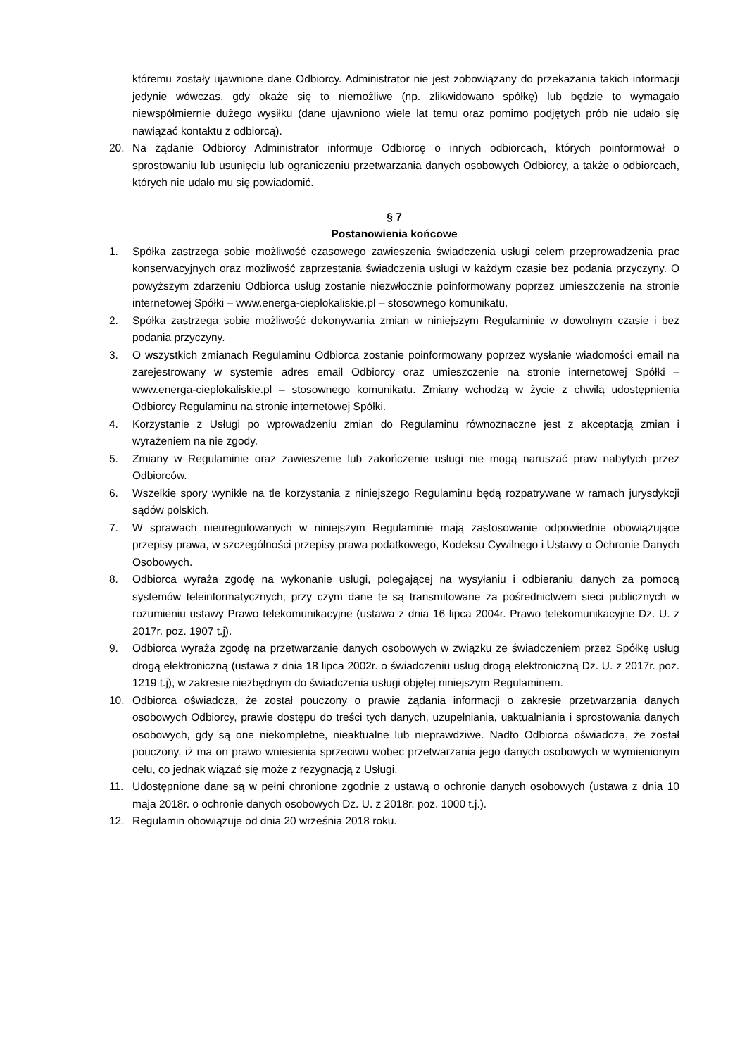któremu zostały ujawnione dane Odbiorcy. Administrator nie jest zobowiązany do przekazania takich informacji jedynie wówczas, gdy okaże się to niemożliwe (np. zlikwidowano spółkę) lub będzie to wymagało niewspółmiernie dużego wysiłku (dane ujawniono wiele lat temu oraz pomimo podjętych prób nie udało się nawiązać kontaktu z odbiorcą).
20. Na żądanie Odbiorcy Administrator informuje Odbiorcę o innych odbiorcach, których poinformował o sprostowaniu lub usunięciu lub ograniczeniu przetwarzania danych osobowych Odbiorcy, a także o odbiorcach, których nie udało mu się powiadomić.
§ 7
Postanowienia końcowe
1. Spółka zastrzega sobie możliwość czasowego zawieszenia świadczenia usługi celem przeprowadzenia prac konserwacyjnych oraz możliwość zaprzestania świadczenia usługi w każdym czasie bez podania przyczyny. O powyższym zdarzeniu Odbiorca usług zostanie niezwłocznie poinformowany poprzez umieszczenie na stronie internetowej Spółki – www.energa-cieplokaliskie.pl – stosownego komunikatu.
2. Spółka zastrzega sobie możliwość dokonywania zmian w niniejszym Regulaminie w dowolnym czasie i bez podania przyczyny.
3. O wszystkich zmianach Regulaminu Odbiorca zostanie poinformowany poprzez wysłanie wiadomości email na zarejestrowany w systemie adres email Odbiorcy oraz umieszczenie na stronie internetowej Spółki – www.energa-cieplokaliskie.pl – stosownego komunikatu. Zmiany wchodzą w życie z chwilą udostępnienia Odbiorcy Regulaminu na stronie internetowej Spółki.
4. Korzystanie z Usługi po wprowadzeniu zmian do Regulaminu równoznaczne jest z akceptacją zmian i wyrażeniem na nie zgody.
5. Zmiany w Regulaminie oraz zawieszenie lub zakończenie usługi nie mogą naruszać praw nabytych przez Odbiorców.
6. Wszelkie spory wynikłe na tle korzystania z niniejszego Regulaminu będą rozpatrywane w ramach jurysdykcji sądów polskich.
7. W sprawach nieuregulowanych w niniejszym Regulaminie mają zastosowanie odpowiednie obowiązujące przepisy prawa, w szczególności przepisy prawa podatkowego, Kodeksu Cywilnego i Ustawy o Ochronie Danych Osobowych.
8. Odbiorca wyraża zgodę na wykonanie usługi, polegającej na wysyłaniu i odbieraniu danych za pomocą systemów teleinformatycznych, przy czym dane te są transmitowane za pośrednictwem sieci publicznych w rozumieniu ustawy Prawo telekomunikacyjne (ustawa z dnia 16 lipca 2004r. Prawo telekomunikacyjne Dz. U. z 2017r. poz. 1907 t.j).
9. Odbiorca wyraża zgodę na przetwarzanie danych osobowych w związku ze świadczeniem przez Spółkę usług drogą elektroniczną (ustawa z dnia 18 lipca 2002r. o świadczeniu usług drogą elektroniczną Dz. U. z 2017r. poz. 1219 t.j), w zakresie niezbędnym do świadczenia usługi objętej niniejszym Regulaminem.
10. Odbiorca oświadcza, że został pouczony o prawie żądania informacji o zakresie przetwarzania danych osobowych Odbiorcy, prawie dostępu do treści tych danych, uzupełniania, uaktualniania i sprostowania danych osobowych, gdy są one niekompletne, nieaktualne lub nieprawdziwe. Nadto Odbiorca oświadcza, że został pouczony, iż ma on prawo wniesienia sprzeciwu wobec przetwarzania jego danych osobowych w wymienionym celu, co jednak wiązać się może z rezygnacją z Usługi.
11. Udostępnione dane są w pełni chronione zgodnie z ustawą o ochronie danych osobowych (ustawa z dnia 10 maja 2018r. o ochronie danych osobowych Dz. U. z 2018r. poz. 1000 t.j.).
12. Regulamin obowiązuje od dnia 20 września 2018 roku.